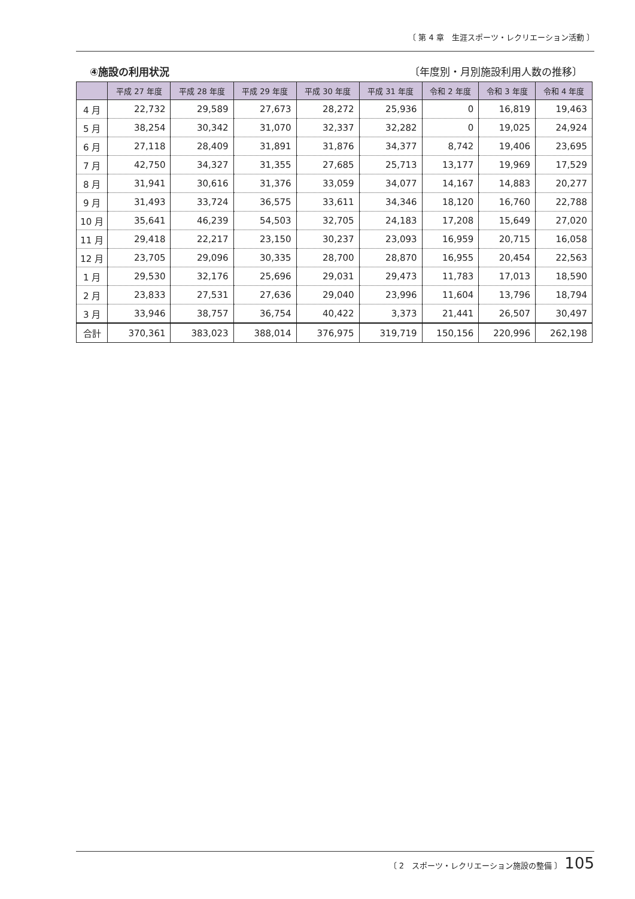〔 第 4 章　生涯スポーツ・レクリエーション活動 〕
④施設の利用状況 〔年度別・月別施設利用人数の推移〕
| | 平成 27 年度 | 平成 28 年度 | 平成 29 年度 | 平成 30 年度 | 平成 31 年度 | 令和 2 年度 | 令和 3 年度 | 令和 4 年度 |
| --- | --- | --- | --- | --- | --- | --- | --- | --- |
| 4 月 | 22,732 | 29,589 | 27,673 | 28,272 | 25,936 | 0 | 16,819 | 19,463 |
| 5 月 | 38,254 | 30,342 | 31,070 | 32,337 | 32,282 | 0 | 19,025 | 24,924 |
| 6 月 | 27,118 | 28,409 | 31,891 | 31,876 | 34,377 | 8,742 | 19,406 | 23,695 |
| 7 月 | 42,750 | 34,327 | 31,355 | 27,685 | 25,713 | 13,177 | 19,969 | 17,529 |
| 8 月 | 31,941 | 30,616 | 31,376 | 33,059 | 34,077 | 14,167 | 14,883 | 20,277 |
| 9 月 | 31,493 | 33,724 | 36,575 | 33,611 | 34,346 | 18,120 | 16,760 | 22,788 |
| 10 月 | 35,641 | 46,239 | 54,503 | 32,705 | 24,183 | 17,208 | 15,649 | 27,020 |
| 11 月 | 29,418 | 22,217 | 23,150 | 30,237 | 23,093 | 16,959 | 20,715 | 16,058 |
| 12 月 | 23,705 | 29,096 | 30,335 | 28,700 | 28,870 | 16,955 | 20,454 | 22,563 |
| 1 月 | 29,530 | 32,176 | 25,696 | 29,031 | 29,473 | 11,783 | 17,013 | 18,590 |
| 2 月 | 23,833 | 27,531 | 27,636 | 29,040 | 23,996 | 11,604 | 13,796 | 18,794 |
| 3 月 | 33,946 | 38,757 | 36,754 | 40,422 | 3,373 | 21,441 | 26,507 | 30,497 |
| 合計 | 370,361 | 383,023 | 388,014 | 376,975 | 319,719 | 150,156 | 220,996 | 262,198 |
〔 2　スポーツ・レクリエーション施設の整備 〕 105